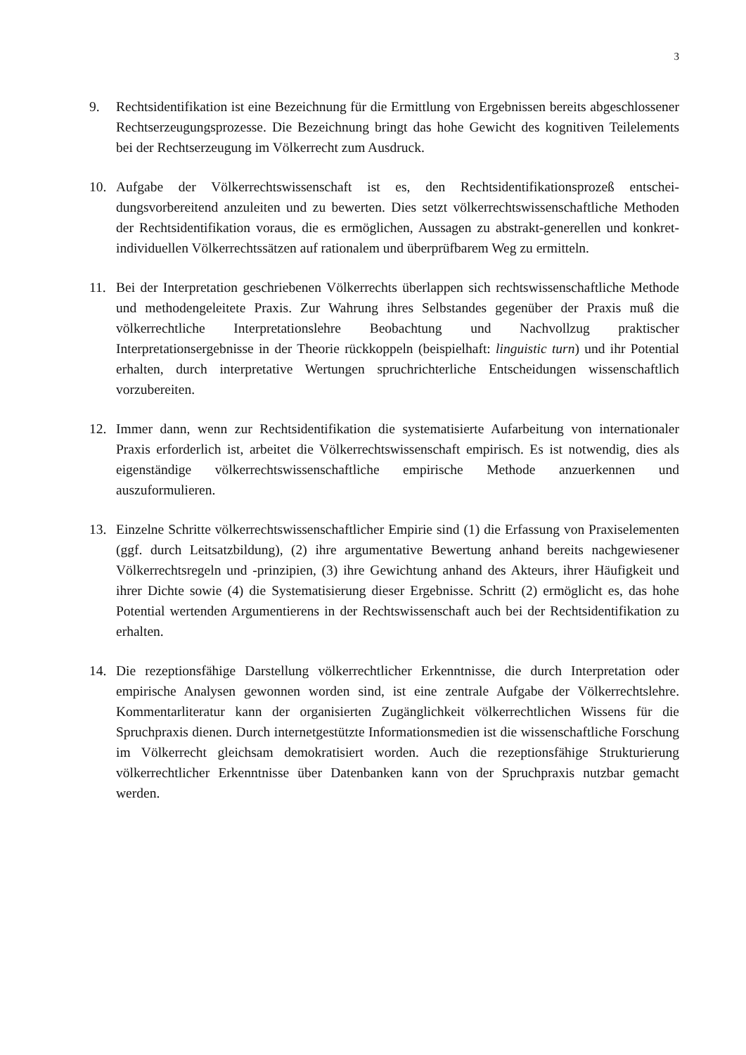3
9. Rechtsidentifikation ist eine Bezeichnung für die Ermittlung von Ergebnissen bereits abge­schlossener Rechtserzeugungsprozesse. Die Bezeichnung bringt das hohe Gewicht des kognitiven Teilelements bei der Rechtserzeugung im Völkerrecht zum Ausdruck.
10. Aufgabe der Völkerrechtswissenschaft ist es, den Rechtsidentifikationsprozeß entschei­dungsvorbereitend anzuleiten und zu bewerten. Dies setzt völkerrechtswissenschaftliche Methoden der Rechtsidentifikation voraus, die es ermöglichen, Aussagen zu abstrakt-generellen und konkret-individuellen Völkerrechtssätzen auf rationalem und überprüfbarem Weg zu ermitteln.
11. Bei der Interpretation geschriebenen Völkerrechts überlappen sich rechtswissenschaftliche Methode und methodengeleitete Praxis. Zur Wahrung ihres Selbstandes gegenüber der Praxis muß die völkerrechtliche Interpretationslehre Beobachtung und Nachvollzug praktischer Interpretationsergebnisse in der Theorie rückkoppeln (beispielhaft: linguistic turn) und ihr Potential erhalten, durch interpretative Wertungen spruchrichterliche Ent­scheidungen wissenschaftlich vorzubereiten.
12. Immer dann, wenn zur Rechtsidentifikation die systematisierte Aufarbeitung von internatio­naler Praxis erforderlich ist, arbeitet die Völkerrechtswissenschaft empirisch. Es ist notwendig, dies als eigenständige völkerrechtswissenschaftliche empirische Methode anzuerkennen und auszuformulieren.
13. Einzelne Schritte völkerrechtswissenschaftlicher Empirie sind (1) die Erfassung von Praxiselementen (ggf. durch Leitsatzbildung), (2) ihre argumentative Bewertung anhand be­reits nachgewiesener Völkerrechtsregeln und -prinzipien, (3) ihre Gewichtung anhand des Akteurs, ihrer Häufigkeit und ihrer Dichte sowie (4) die Systematisierung dieser Ergebnisse. Schritt (2) ermöglicht es, das hohe Potential wertenden Argumentierens in der Rechts­wissenschaft auch bei der Rechtsidentifikation zu erhalten.
14. Die rezeptionsfähige Darstellung völkerrechtlicher Erkenntnisse, die durch Interpretation oder empirische Analysen gewonnen worden sind, ist eine zentrale Aufgabe der Völker­rechtslehre. Kommentarliteratur kann der organisierten Zugänglichkeit völkerrechtlichen Wissens für die Spruchpraxis dienen. Durch internetgestützte Informationsmedien ist die wissenschaftliche Forschung im Völkerrecht gleichsam demokratisiert worden. Auch die rezeptionsfähige Strukturierung völkerrechtlicher Erkenntnisse über Datenbanken kann von der Spruchpraxis nutzbar gemacht werden.